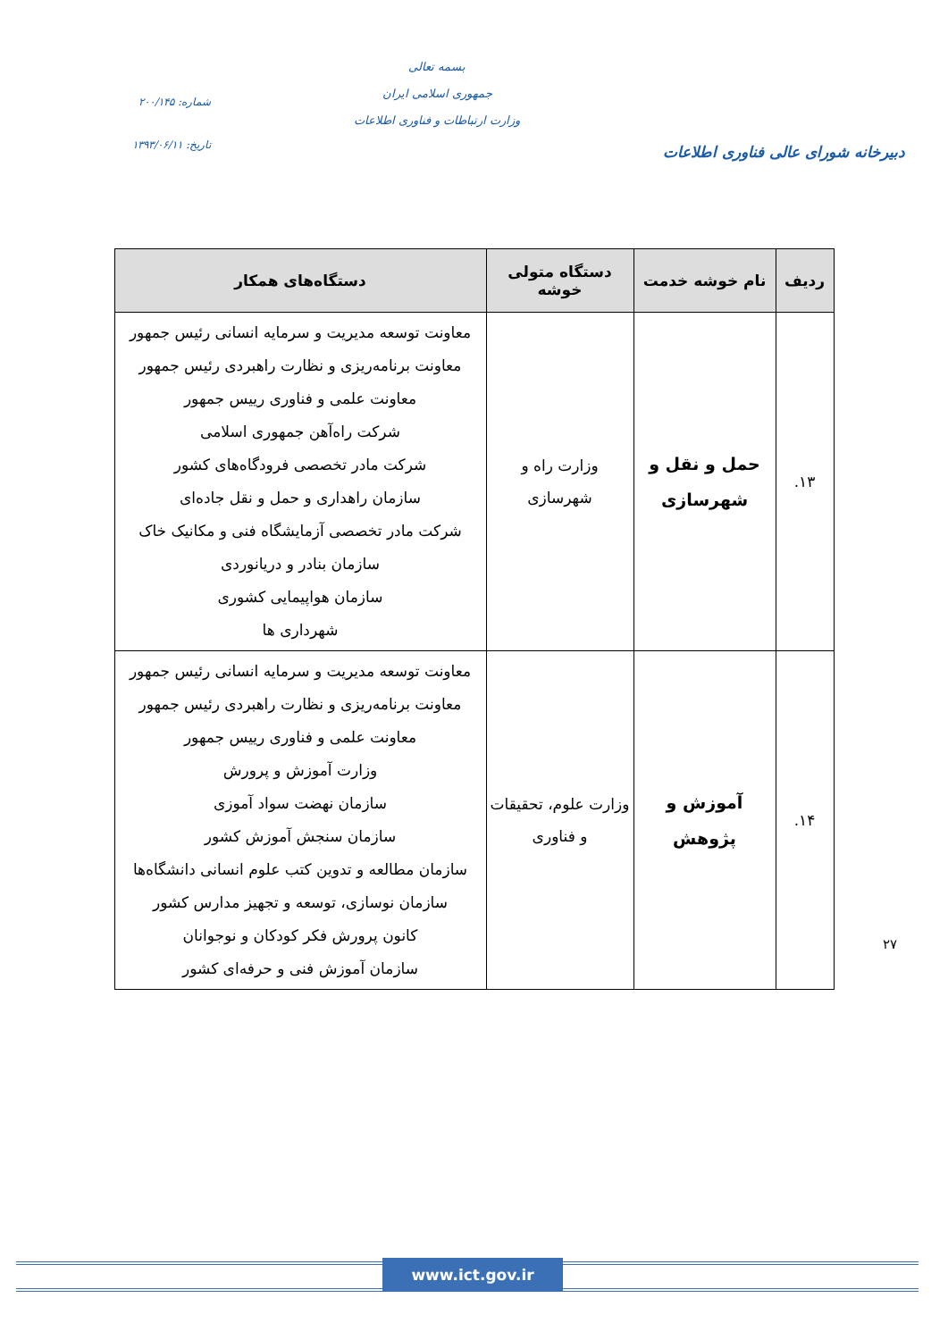دبیرخانه شورای عالی فناوری اطلاعات
بسمه تعالی
جمهوری اسلامی ایران
وزارت ارتباطات و فناوری اطلاعات
شماره: ۲۰۰/۱۴۵
تاریخ: ۱۳۹۳/۰۶/۱۱
| ردیف | نام خوشه خدمت | دستگاه متولی خوشه | دستگاه‌های همکار |
| --- | --- | --- | --- |
| ۱۳. | حمل و نقل و شهرسازی | وزارت راه و شهرسازی | معاونت توسعه مدیریت و سرمایه انسانی رئیس جمهور معاونت برنامه‌ریزی و نظارت راهبردی رئیس جمهور معاونت علمی و فناوری رییس جمهور شرکت راه‌آهن جمهوری اسلامی شرکت مادر تخصصی فرودگاه‌های کشور سازمان راهداری و حمل و نقل جاده‌ای شرکت مادر تخصصی آزمایشگاه فنی و مکانیک خاک سازمان بنادر و دریانوردی سازمان هواپیمایی کشوری شهرداری ها |
| ۱۴. | آموزش و پژوهش | وزارت علوم، تحقیقات و فناوری | معاونت توسعه مدیریت و سرمایه انسانی رئیس جمهور معاونت برنامه‌ریزی و نظارت راهبردی رئیس جمهور معاونت علمی و فناوری رییس جمهور وزارت آموزش و پرورش سازمان نهضت سواد آموزی سازمان سنجش آموزش کشور سازمان مطالعه و تدوین کتب علوم انسانی دانشگاه‌ها سازمان نوسازی، توسعه و تجهیز مدارس کشور کانون پرورش فکر کودکان و نوجوانان سازمان آموزش فنی و حرفه‌ای کشور |
۲۷
www.ict.gov.ir